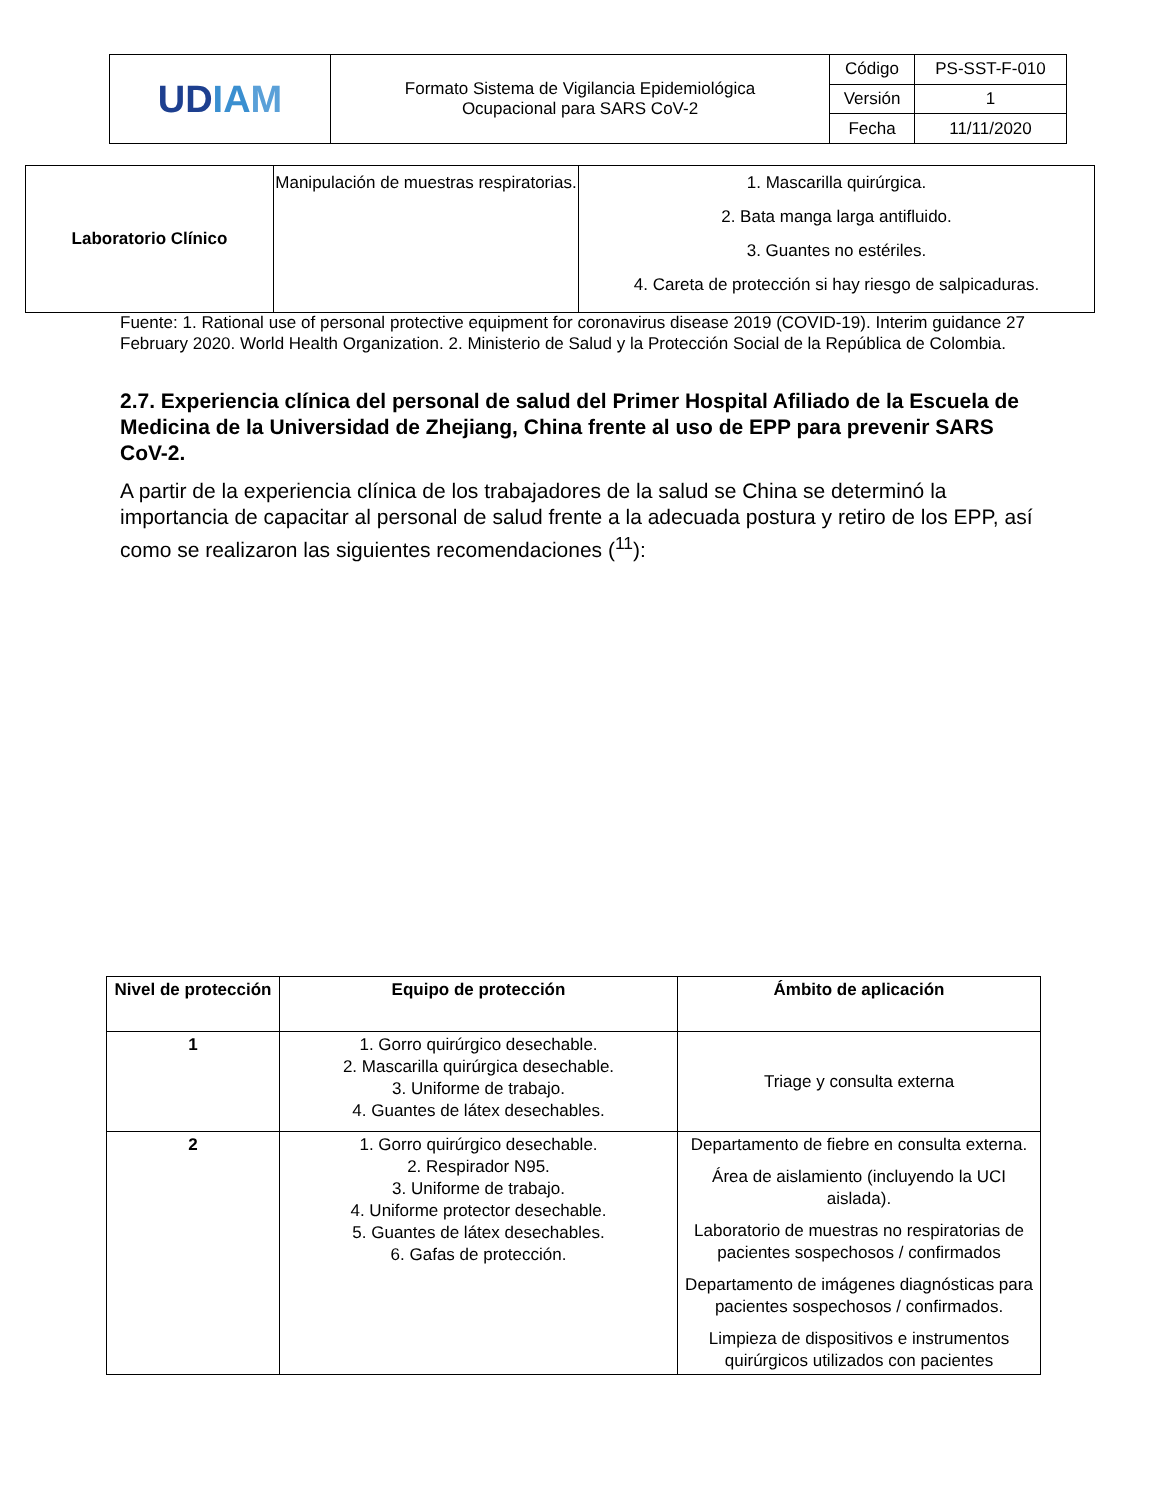| UD IA M | Formato Sistema de Vigilancia Epidemiológica Ocupacional para SARS CoV-2 | Código | PS-SST-F-010 |
| | | Versión | 1 |
| | | Fecha | 11/11/2020 |
| Laboratorio Clínico | Manipulación de muestras respiratorias. | 1. Mascarilla quirúrgica. 2. Bata manga larga antifluido. 3. Guantes no estériles. 4. Careta de protección si hay riesgo de salpicaduras. |
Fuente: 1. Rational use of personal protective equipment for coronavirus disease 2019 (COVID-19). Interim guidance 27 February 2020. World Health Organization. 2. Ministerio de Salud y la Protección Social de la República de Colombia.
2.7. Experiencia clínica del personal de salud del Primer Hospital Afiliado de la Escuela de Medicina de la Universidad de Zhejiang, China frente al uso de EPP para prevenir SARS CoV-2.
A partir de la experiencia clínica de los trabajadores de la salud se China se determinó la importancia de capacitar al personal de salud frente a la adecuada postura y retiro de los EPP, así como se realizaron las siguientes recomendaciones (<sup>11</sup>):
| Nivel de protección | Equipo de protección | Ámbito de aplicación |
| --- | --- | --- |
| 1 | 1. Gorro quirúrgico desechable. 2. Mascarilla quirúrgica desechable. 3. Uniforme de trabajo. 4. Guantes de látex desechables. | Triage y consulta externa |
| 2 | 1. Gorro quirúrgico desechable. 2. Respirador N95. 3. Uniforme de trabajo. 4. Uniforme protector desechable. 5. Guantes de látex desechables. 6. Gafas de protección. | Departamento de fiebre en consulta externa. Área de aislamiento (incluyendo la UCI aislada). Laboratorio de muestras no respiratorias de pacientes sospechosos / confirmados Departamento de imágenes diagnósticas para pacientes sospechosos / confirmados. Limpieza de dispositivos e instrumentos quirúrgicos utilizados con pacientes |